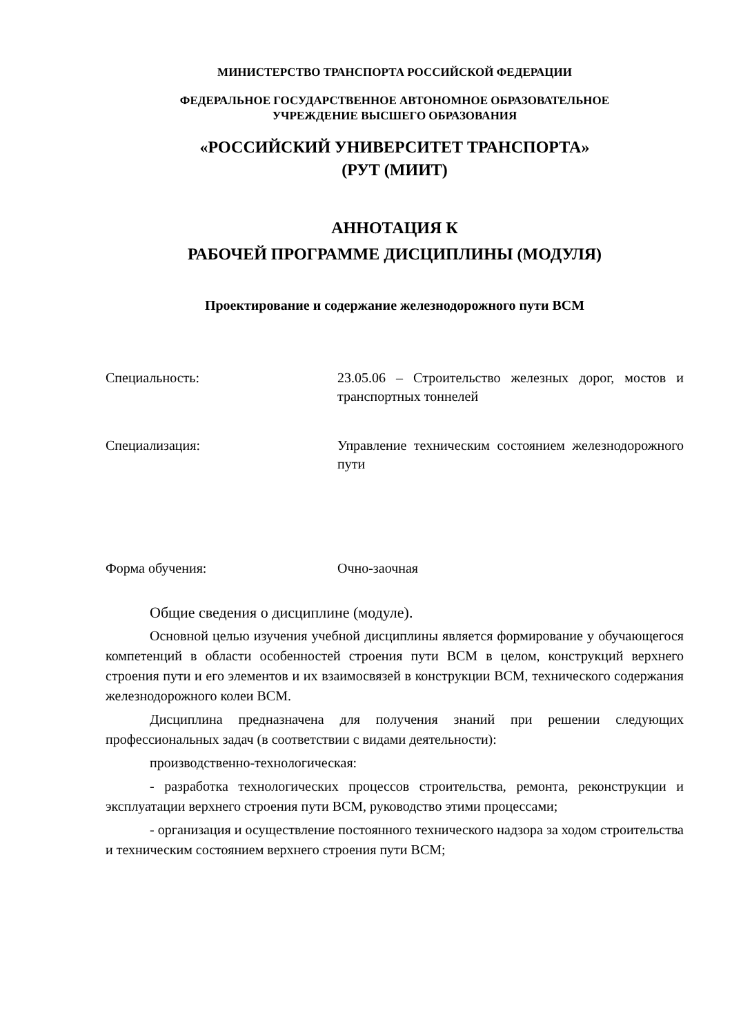МИНИСТЕРСТВО ТРАНСПОРТА РОССИЙСКОЙ ФЕДЕРАЦИИ
ФЕДЕРАЛЬНОЕ ГОСУДАРСТВЕННОЕ АВТОНОМНОЕ ОБРАЗОВАТЕЛЬНОЕ
УЧРЕЖДЕНИЕ ВЫСШЕГО ОБРАЗОВАНИЯ
«РОССИЙСКИЙ УНИВЕРСИТЕТ ТРАНСПОРТА»
(РУТ (МИИТ)
АННОТАЦИЯ К
РАБОЧЕЙ ПРОГРАММЕ ДИСЦИПЛИНЫ (МОДУЛЯ)
Проектирование и содержание железнодорожного пути ВСМ
Специальность: 23.05.06 – Строительство железных дорог, мостов и транспортных тоннелей
Специализация: Управление техническим состоянием железнодорожного пути
Форма обучения: Очно-заочная
Общие сведения о дисциплине (модуле).
Основной целью изучения учебной дисциплины является формирование у обучающегося компетенций в области особенностей строения пути ВСМ в целом, конструкций верхнего строения пути и его элементов и их взаимосвязей в конструкции ВСМ, технического содержания железнодорожного колеи ВСМ.
Дисциплина предназначена для получения знаний при решении следующих профессиональных задач (в соответствии с видами деятельности):
производственно-технологическая:
- разработка технологических процессов строительства, ремонта, реконструкции и эксплуатации верхнего строения пути ВСМ, руководство этими процессами;
- организация и осуществление постоянного технического надзора за ходом строительства и техническим состоянием верхнего строения пути ВСМ;